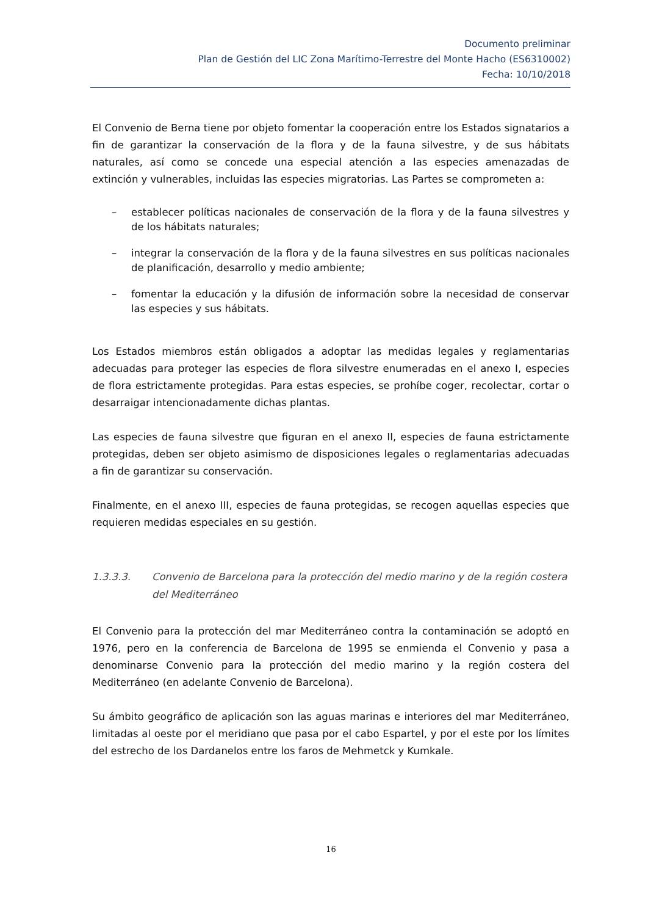Documento preliminar
Plan de Gestión del LIC Zona Marítimo-Terrestre del Monte Hacho (ES6310002)
Fecha: 10/10/2018
El Convenio de Berna tiene por objeto fomentar la cooperación entre los Estados signatarios a fin de garantizar la conservación de la flora y de la fauna silvestre, y de sus hábitats naturales, así como se concede una especial atención a las especies amenazadas de extinción y vulnerables, incluidas las especies migratorias. Las Partes se comprometen a:
– establecer políticas nacionales de conservación de la flora y de la fauna silvestres y de los hábitats naturales;
– integrar la conservación de la flora y de la fauna silvestres en sus políticas nacionales de planificación, desarrollo y medio ambiente;
– fomentar la educación y la difusión de información sobre la necesidad de conservar las especies y sus hábitats.
Los Estados miembros están obligados a adoptar las medidas legales y reglamentarias adecuadas para proteger las especies de flora silvestre enumeradas en el anexo I, especies de flora estrictamente protegidas. Para estas especies, se prohíbe coger, recolectar, cortar o desarraigar intencionadamente dichas plantas.
Las especies de fauna silvestre que figuran en el anexo II, especies de fauna estrictamente protegidas, deben ser objeto asimismo de disposiciones legales o reglamentarias adecuadas a fin de garantizar su conservación.
Finalmente, en el anexo III, especies de fauna protegidas, se recogen aquellas especies que requieren medidas especiales en su gestión.
1.3.3.3. Convenio de Barcelona para la protección del medio marino y de la región costera del Mediterráneo
El Convenio para la protección del mar Mediterráneo contra la contaminación se adoptó en 1976, pero en la conferencia de Barcelona de 1995 se enmienda el Convenio y pasa a denominarse Convenio para la protección del medio marino y la región costera del Mediterráneo (en adelante Convenio de Barcelona).
Su ámbito geográfico de aplicación son las aguas marinas e interiores del mar Mediterráneo, limitadas al oeste por el meridiano que pasa por el cabo Espartel, y por el este por los límites del estrecho de los Dardanelos entre los faros de Mehmetck y Kumkale.
16